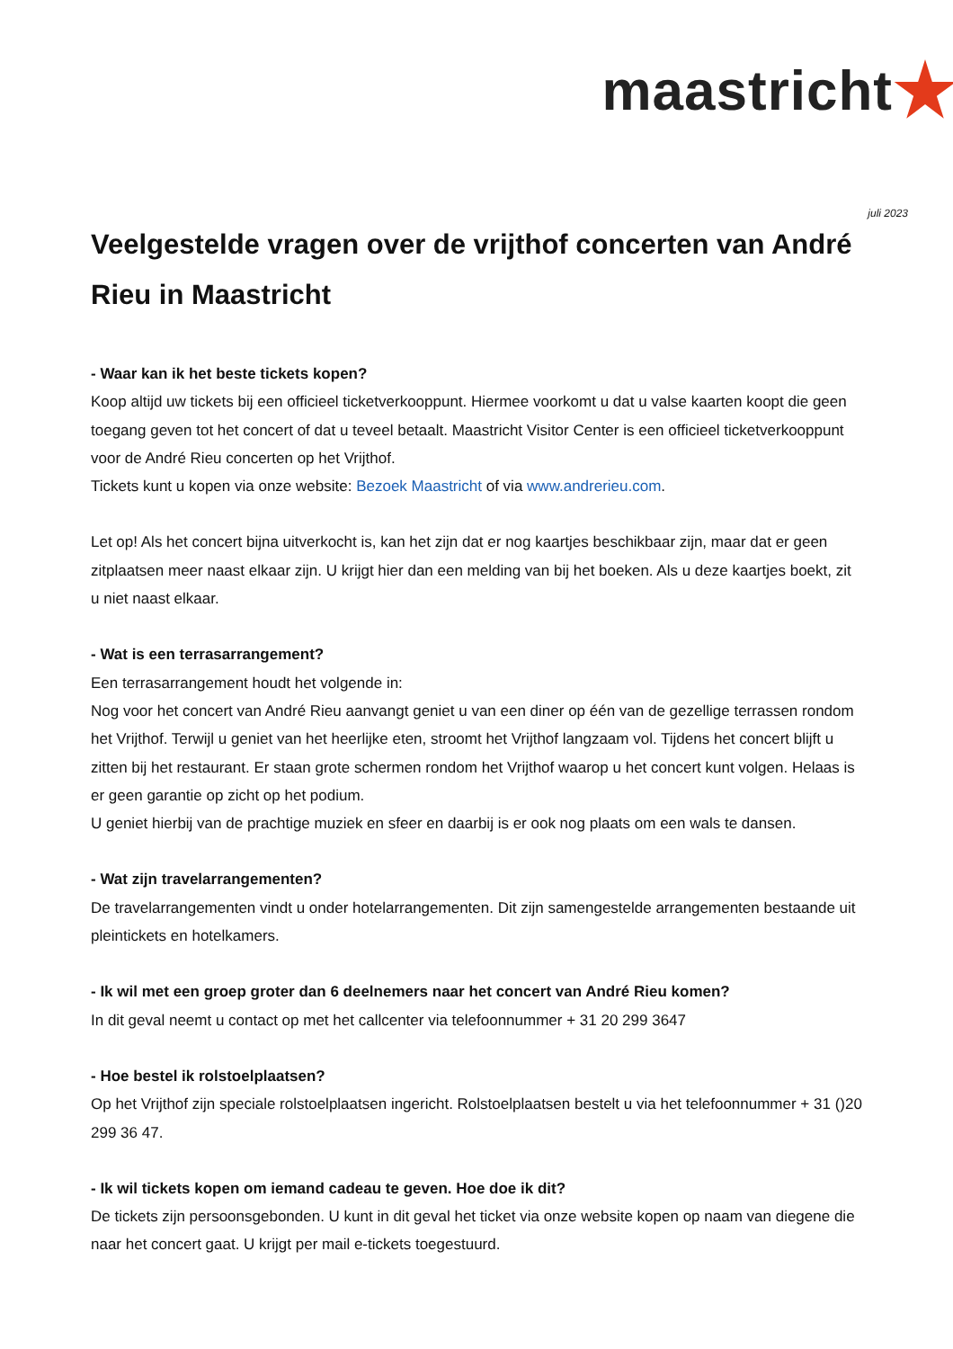maastricht
juli 2023
Veelgestelde vragen over de vrijthof concerten van André Rieu in Maastricht
- Waar kan ik het beste tickets kopen?
Koop altijd uw tickets bij een officieel ticketverkooppunt. Hiermee voorkomt u dat u valse kaarten koopt die geen toegang geven tot het concert of dat u teveel betaalt. Maastricht Visitor Center is een officieel ticketverkooppunt voor de André Rieu concerten op het Vrijthof.
Tickets kunt u kopen via onze website: Bezoek Maastricht of via www.andrerieu.com.
Let op! Als het concert bijna uitverkocht is, kan het zijn dat er nog kaartjes beschikbaar zijn, maar dat er geen zitplaatsen meer naast elkaar zijn. U krijgt hier dan een melding van bij het boeken. Als u deze kaartjes boekt, zit u niet naast elkaar.
- Wat is een terrasarrangement?
Een terrasarrangement houdt het volgende in:
Nog voor het concert van André Rieu aanvangt geniet u van een diner op één van de gezellige terrassen rondom het Vrijthof. Terwijl u geniet van het heerlijke eten, stroomt het Vrijthof langzaam vol. Tijdens het concert blijft u zitten bij het restaurant. Er staan grote schermen rondom het Vrijthof waarop u het concert kunt volgen. Helaas is er geen garantie op zicht op het podium.
U geniet hierbij van de prachtige muziek en sfeer en daarbij is er ook nog plaats om een wals te dansen.
- Wat zijn travelarrangementen?
De travelarrangementen vindt u onder hotelarrangementen. Dit zijn samengestelde arrangementen bestaande uit pleintickets en hotelkamers.
- Ik wil met een groep groter dan 6 deelnemers naar het concert van André Rieu komen?
In dit geval neemt u contact op met het callcenter via telefoonnummer + 31 20 299 3647
- Hoe bestel ik rolstoelplaatsen?
Op het Vrijthof zijn speciale rolstoelplaatsen ingericht. Rolstoelplaatsen bestelt u via het telefoonnummer + 31 ()20 299 36 47.
- Ik wil tickets kopen om iemand cadeau te geven. Hoe doe ik dit?
De tickets zijn persoonsgebonden. U kunt in dit geval het ticket via onze website kopen op naam van diegene die naar het concert gaat. U krijgt per mail e-tickets toegestuurd.